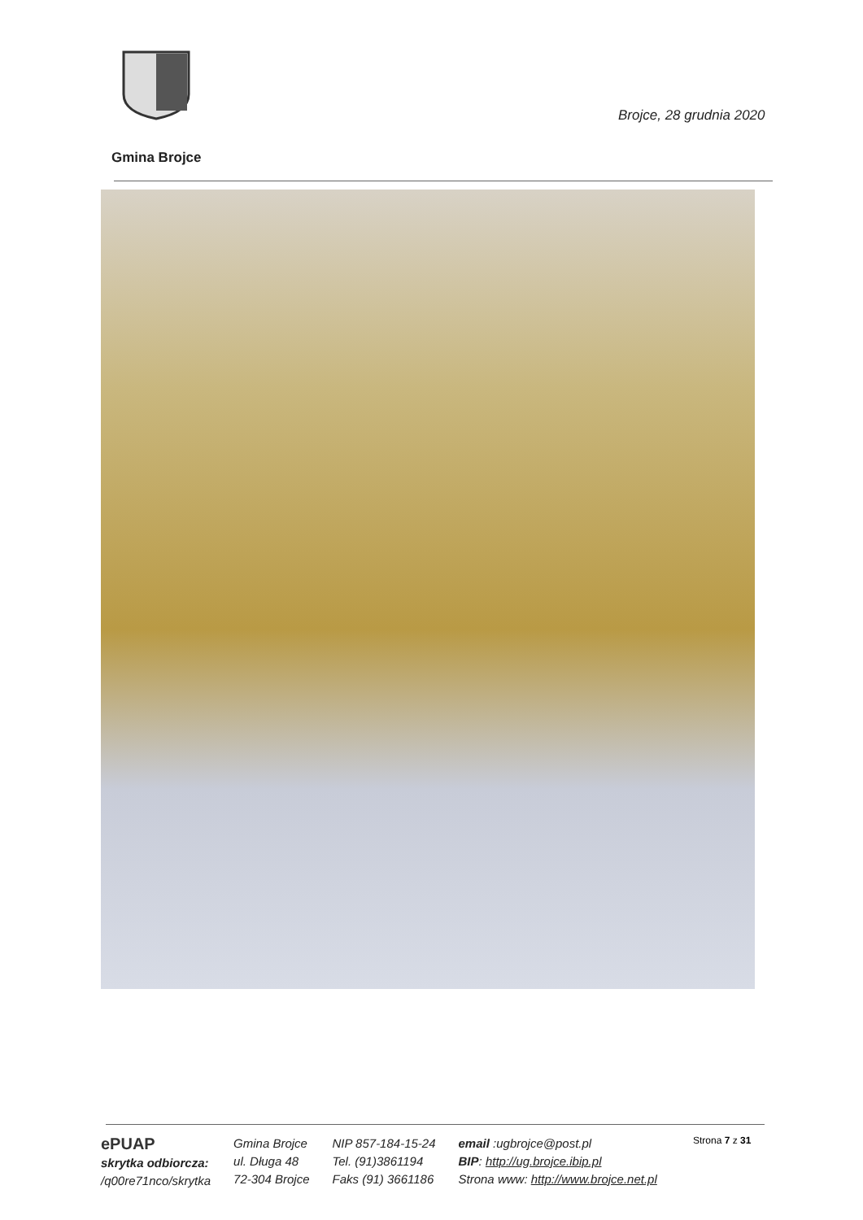Brojce, 28 grudnia 2020
Gmina Brojce
ePUAP
skrytka odbiorcza:
/q00re71nco/skrytka
Gmina Brojce
ul. Długa 48
72-304 Brojce
NIP 857-184-15-24
Tel. (91)3861194
Faks (91) 3661186
email :ugbrojce@post.pl
BIP: http://ug.brojce.ibip.pl
Strona www: http://www.brojce.net.pl
Strona 7 z 31